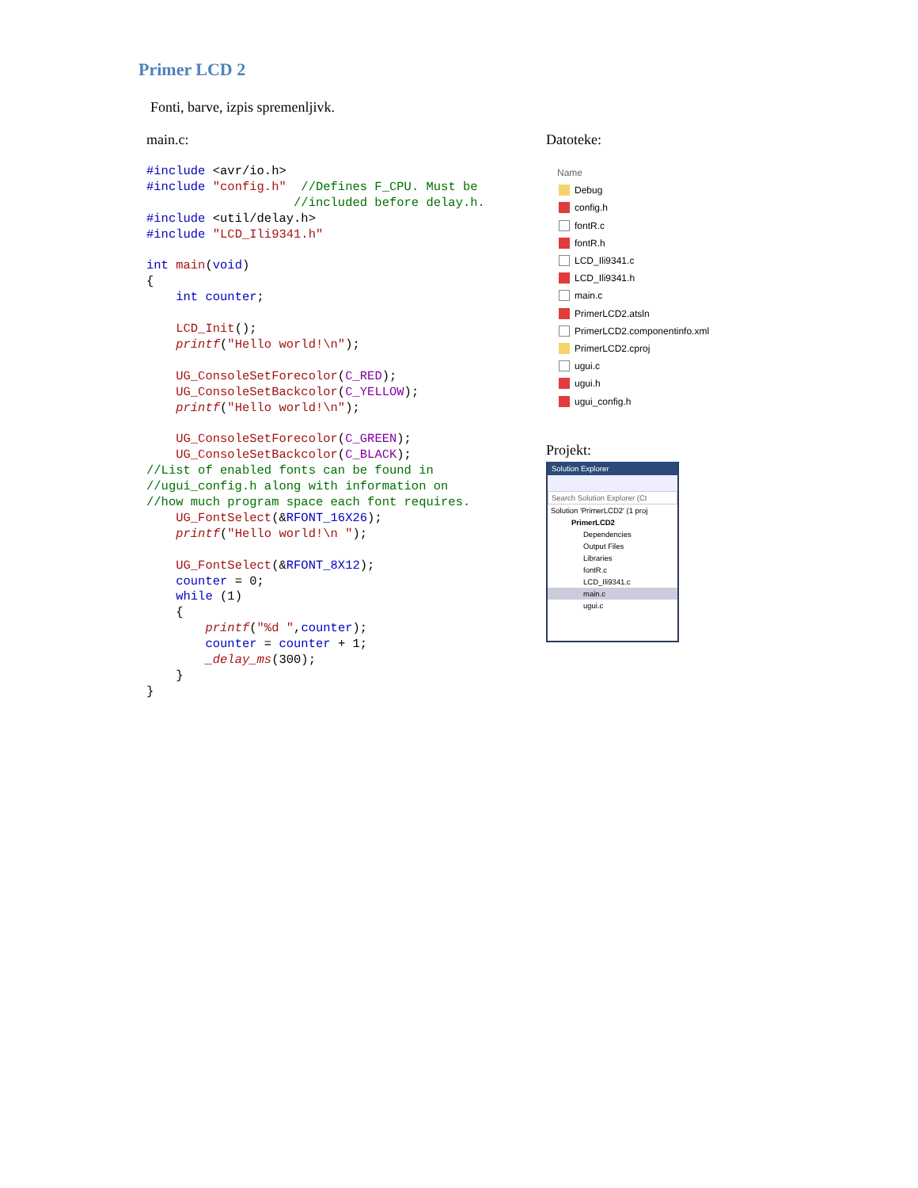Primer LCD 2
Fonti, barve, izpis spremenljivk.
main.c:
#include <avr/io.h>
#include "config.h"  //Defines F_CPU. Must be
                    //included before delay.h.
#include <util/delay.h>
#include "LCD_Ili9341.h"

int main(void)
{
    int counter;

    LCD_Init();
    printf("Hello world!\n");

    UG_ConsoleSetForecolor(C_RED);
    UG_ConsoleSetBackcolor(C_YELLOW);
    printf("Hello world!\n");

    UG_ConsoleSetForecolor(C_GREEN);
    UG_ConsoleSetBackcolor(C_BLACK);
//List of enabled fonts can be found in
//ugui_config.h along with information on
//how much program space each font requires.
    UG_FontSelect(&RFONT_16X26);
    printf("Hello world!\n ");

    UG_FontSelect(&RFONT_8X12);
    counter = 0;
    while (1)
    {
        printf("%d ",counter);
        counter = counter + 1;
        _delay_ms(300);
    }
}
Datoteke:
Name
Debug
config.h
fontR.c
fontR.h
LCD_Ili9341.c
LCD_Ili9341.h
main.c
PrimerLCD2.atsln
PrimerLCD2.componentinfo.xml
PrimerLCD2.cproj
ugui.c
ugui.h
ugui_config.h
Projekt:
Solution Explorer
Search Solution Explorer (Ct
Solution 'PrimerLCD2' (1 proj
PrimerLCD2
Dependencies
Output Files
Libraries
fontR.c
LCD_Ili9341.c
main.c
ugui.c